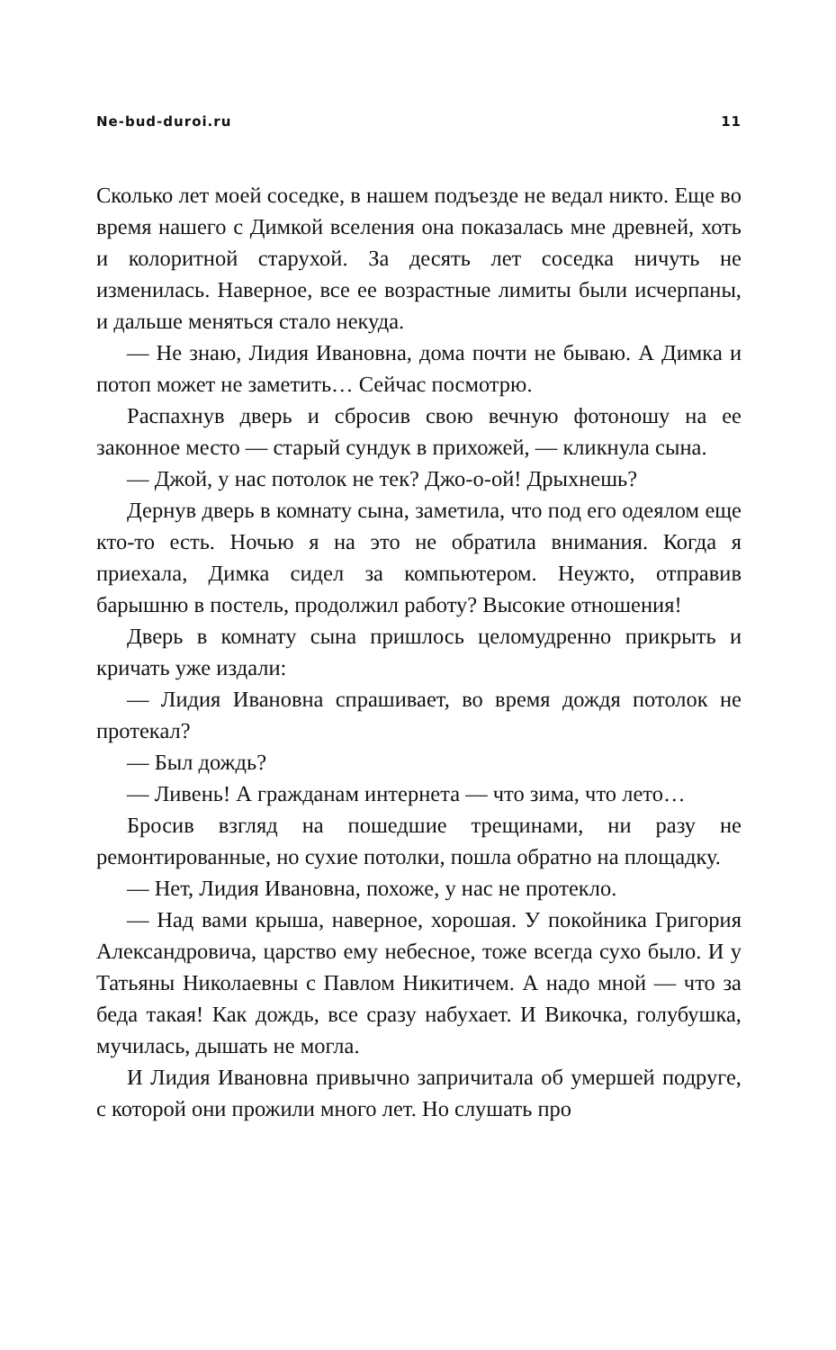Ne-bud-duroi.ru 11
Сколько лет моей соседке, в нашем подъезде не ведал никто. Еще во время нашего с Димкой вселения она показалась мне древней, хоть и колоритной старухой. За десять лет соседка ничуть не изменилась. Наверное, все ее возрастные лимиты были исчерпаны, и дальше меняться стало некуда.
— Не знаю, Лидия Ивановна, дома почти не бываю. А Димка и потоп может не заметить… Сейчас посмотрю.
Распахнув дверь и сбросив свою вечную фотоношу на ее законное место — старый сундук в прихожей, — кликнула сына.
— Джой, у нас потолок не тек? Джо-о-ой! Дрыхнешь?
Дернув дверь в комнату сына, заметила, что под его одеялом еще кто-то есть. Ночью я на это не обратила внимания. Когда я приехала, Димка сидел за компьютером. Неужто, отправив барышню в постель, продолжил работу? Высокие отношения!
Дверь в комнату сына пришлось целомудренно прикрыть и кричать уже издали:
— Лидия Ивановна спрашивает, во время дождя потолок не протекал?
— Был дождь?
— Ливень! А гражданам интернета — что зима, что лето…
Бросив взгляд на пошедшие трещинами, ни разу не ремонтированные, но сухие потолки, пошла обратно на площадку.
— Нет, Лидия Ивановна, похоже, у нас не протекло.
— Над вами крыша, наверное, хорошая. У покойника Григория Александровича, царство ему небесное, тоже всегда сухо было. И у Татьяны Николаевны с Павлом Никитичем. А надо мной — что за беда такая! Как дождь, все сразу набухает. И Викочка, голубушка, мучилась, дышать не могла.
И Лидия Ивановна привычно запричитала об умершей подруге, с которой они прожили много лет. Но слушать про